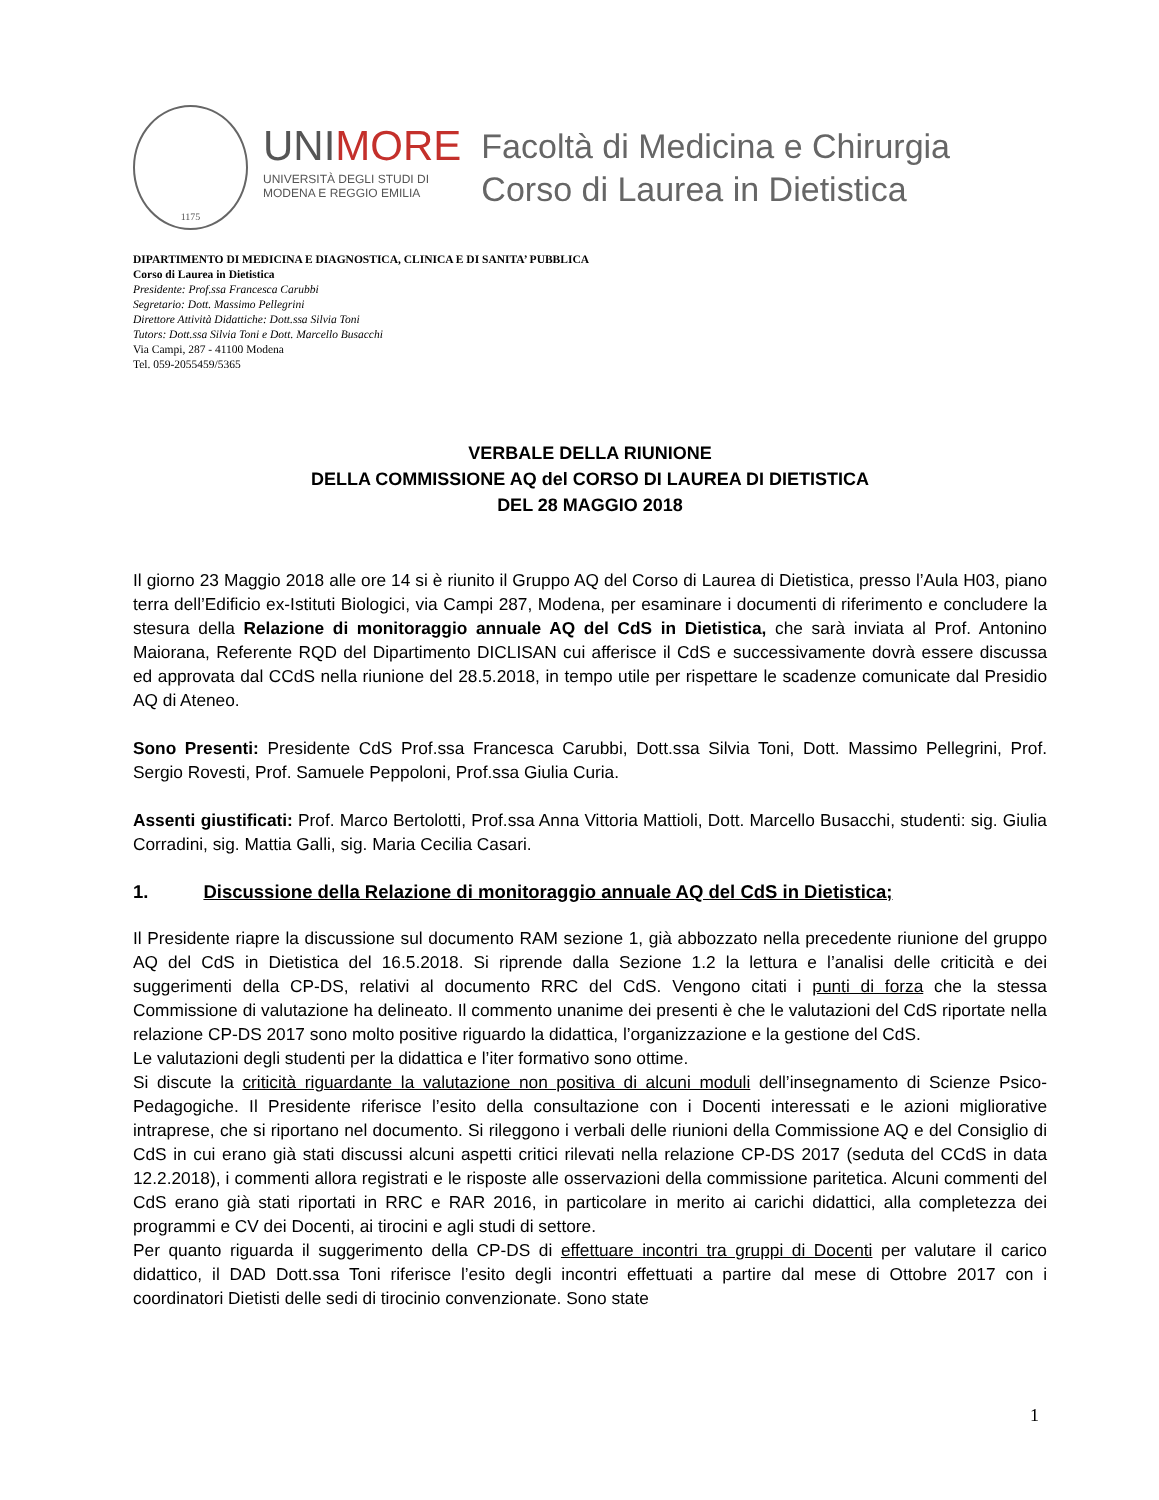1175
UNIMORE
UNIVERSITÀ DEGLI STUDI DI
MODENA E REGGIO EMILIA
Facoltà di Medicina e Chirurgia
Corso di Laurea in Dietistica
DIPARTIMENTO DI MEDICINA E DIAGNOSTICA, CLINICA E DI SANITA’ PUBBLICA
Corso di Laurea in Dietistica
Presidente: Prof.ssa Francesca Carubbi
Segretario: Dott. Massimo Pellegrini
Direttore Attività Didattiche: Dott.ssa Silvia Toni
Tutors: Dott.ssa Silvia Toni e Dott. Marcello Busacchi
Via Campi, 287 - 41100 Modena
Tel. 059-2055459/5365
VERBALE DELLA RIUNIONE
DELLA COMMISSIONE AQ del CORSO DI LAUREA DI DIETISTICA
DEL 28 MAGGIO 2018
Il giorno 23 Maggio 2018 alle ore 14 si è riunito il Gruppo AQ del Corso di Laurea di Dietistica, presso l’Aula H03, piano terra dell’Edificio ex-Istituti Biologici, via Campi 287, Modena, per esaminare i documenti di riferimento e concludere la stesura della Relazione di monitoraggio annuale AQ del CdS in Dietistica, che sarà inviata al Prof. Antonino Maiorana, Referente RQD del Dipartimento DICLISAN cui afferisce il CdS e successivamente dovrà essere discussa ed approvata dal CCdS nella riunione del 28.5.2018, in tempo utile per rispettare le scadenze comunicate dal Presidio AQ di Ateneo.
Sono Presenti: Presidente CdS Prof.ssa Francesca Carubbi, Dott.ssa Silvia Toni, Dott. Massimo Pellegrini, Prof. Sergio Rovesti, Prof. Samuele Peppoloni, Prof.ssa Giulia Curia.
Assenti giustificati: Prof. Marco Bertolotti, Prof.ssa Anna Vittoria Mattioli, Dott. Marcello Busacchi, studenti: sig. Giulia Corradini, sig. Mattia Galli, sig. Maria Cecilia Casari.
1. Discussione della Relazione di monitoraggio annuale AQ del CdS in Dietistica;
Il Presidente riapre la discussione sul documento RAM sezione 1, già abbozzato nella precedente riunione del gruppo AQ del CdS in Dietistica del 16.5.2018. Si riprende dalla Sezione 1.2 la lettura e l’analisi delle criticità e dei suggerimenti della CP-DS, relativi al documento RRC del CdS. Vengono citati i punti di forza che la stessa Commissione di valutazione ha delineato. Il commento unanime dei presenti è che le valutazioni del CdS riportate nella relazione CP-DS 2017 sono molto positive riguardo la didattica, l’organizzazione e la gestione del CdS.
Le valutazioni degli studenti per la didattica e l’iter formativo sono ottime.
Si discute la criticità riguardante la valutazione non positiva di alcuni moduli dell’insegnamento di Scienze Psico-Pedagogiche. Il Presidente riferisce l’esito della consultazione con i Docenti interessati e le azioni migliorative intraprese, che si riportano nel documento. Si rileggono i verbali delle riunioni della Commissione AQ e del Consiglio di CdS in cui erano già stati discussi alcuni aspetti critici rilevati nella relazione CP-DS 2017 (seduta del CCdS in data 12.2.2018), i commenti allora registrati e le risposte alle osservazioni della commissione paritetica. Alcuni commenti del CdS erano già stati riportati in RRC e RAR 2016, in particolare in merito ai carichi didattici, alla completezza dei programmi e CV dei Docenti, ai tirocini e agli studi di settore.
Per quanto riguarda il suggerimento della CP-DS di effettuare incontri tra gruppi di Docenti per valutare il carico didattico, il DAD Dott.ssa Toni riferisce l’esito degli incontri effettuati a partire dal mese di Ottobre 2017 con i coordinatori Dietisti delle sedi di tirocinio convenzionate. Sono state
1